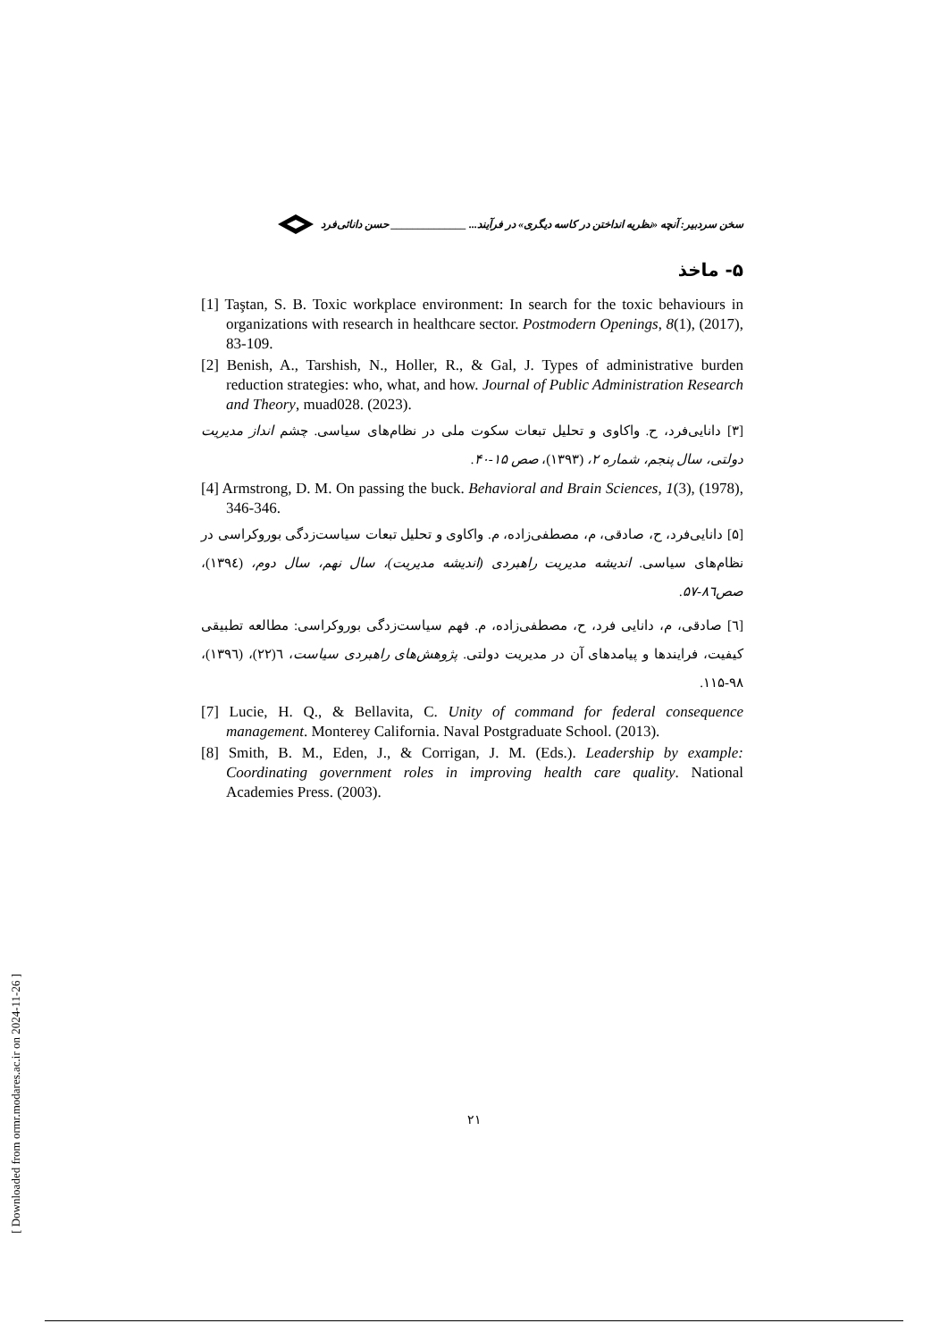سخن سردبیر: آنچه «نظریه انداختن در کاسه دیگری» در فرآیند... ______________ حسن دانائی‌فرد
۵- ماخذ
[1] Taştan, S. B. Toxic workplace environment: In search for the toxic behaviours in organizations with research in healthcare sector. Postmodern Openings, 8(1), (2017), 83-109.
[2] Benish, A., Tarshish, N., Holler, R., & Gal, J. Types of administrative burden reduction strategies: who, what, and how. Journal of Public Administration Research and Theory, muad028. (2023).
[۳] دانایی‌فرد، ح. واکاوی و تحلیل تبعات سکوت ملی در نظام‌های سیاسی. چشم انداز مدیریت دولتی، سال پنجم، شماره ۲، (۱۳۹۳)، صص ۱۵-۴۰.
[4] Armstrong, D. M. On passing the buck. Behavioral and Brain Sciences, 1(3), (1978), 346-346.
[۵] دانایی‌فرد، ح، صادقی، م، مصطفی‌زاده، م. واکاوی و تحلیل تبعات سیاست‌زدگی بوروکراسی در نظام‌های سیاسی. اندیشه مدیریت راهبردی (اندیشه مدیریت)، سال نهم، سال دوم، (۱۳۹٤)، صص۸٦-۵۷.
[٦] صادقی، م، دانایی فرد، ح، مصطفی‌زاده، م. فهم سیاست‌زدگی بوروکراسی: مطالعه تطبیقی کیفیت، فرایندها و پیامدهای آن در مدیریت دولتی. پژوهش‌های راهبردی سیاست، ٦(۲۲)، (۱۳۹٦)، ۹۸-۱۱۵.
[7] Lucie, H. Q., & Bellavita, C. Unity of command for federal consequence management. Monterey California. Naval Postgraduate School. (2013).
[8] Smith, B. M., Eden, J., & Corrigan, J. M. (Eds.). Leadership by example: Coordinating government roles in improving health care quality. National Academies Press. (2003).
۲۱
[ Downloaded from ormr.modares.ac.ir on 2024-11-26 ]